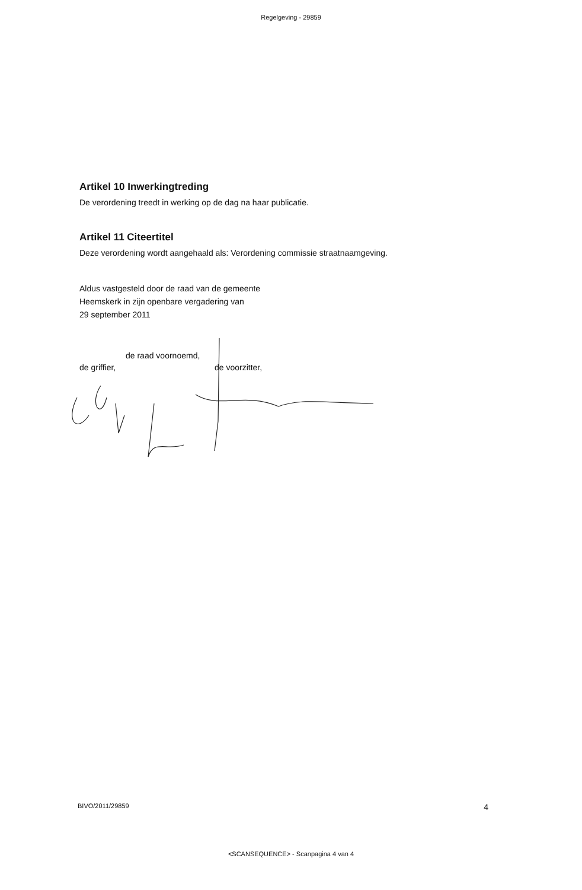Regelgeving - 29859
Artikel 10 Inwerkingtreding
De verordening treedt in werking op de dag na haar publicatie.
Artikel 11 Citeertitel
Deze verordening wordt aangehaald als: Verordening commissie straatnaamgeving.
Aldus vastgesteld door de raad van de gemeente
Heemskerk in zijn openbare vergadering van
29 september 2011
de raad voornoemd,
de griffier, de voorzitter,
BIVO/2011/29859 4
<SCANSEQUENCE> - Scanpagina 4 van 4